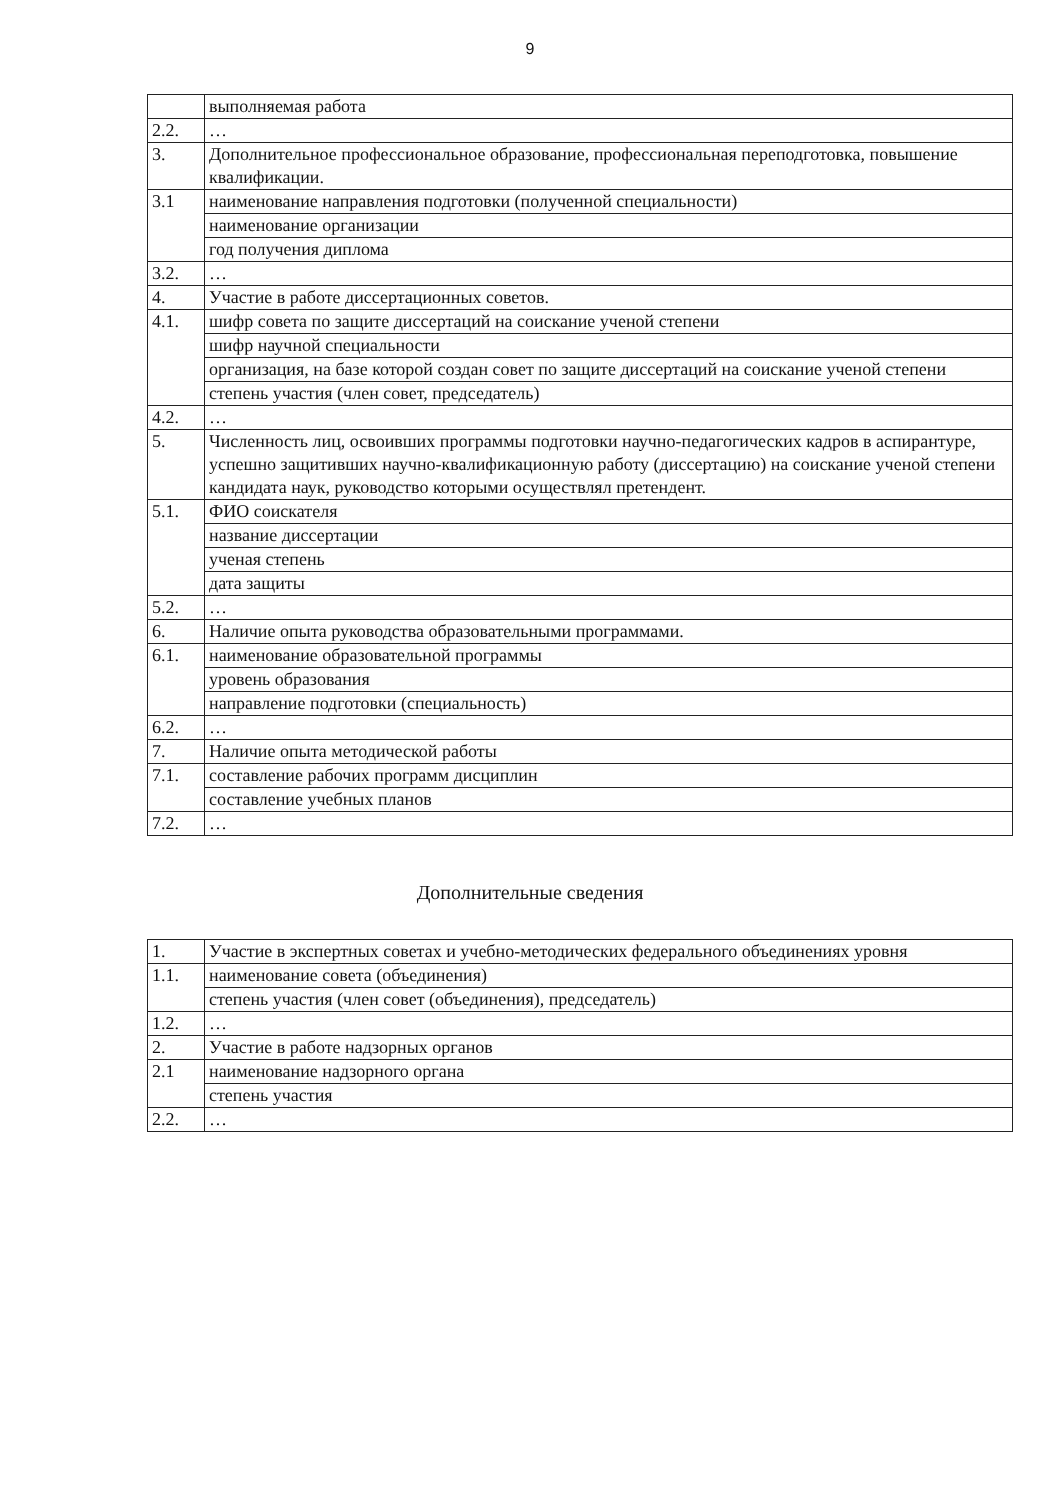9
| | выполняемая работа |
| 2.2. | … |
| 3. | Дополнительное профессиональное образование, профессиональная переподготовка, повышение квалификации. |
| 3.1 | наименование направления подготовки (полученной специальности) |
| | наименование организации |
| | год получения диплома |
| 3.2. | … |
| 4. | Участие в работе диссертационных советов. |
| 4.1. | шифр совета по защите диссертаций на соискание ученой степени |
| | шифр научной специальности |
| | организация, на базе которой создан совет по защите диссертаций на соискание ученой степени |
| | степень участия (член совет, председатель) |
| 4.2. | … |
| 5. | Численность лиц, освоивших программы подготовки научно-педагогических кадров в аспирантуре, успешно защитивших научно-квалификационную работу (диссертацию) на соискание ученой степени кандидата наук, руководство которыми осуществлял претендент. |
| 5.1. | ФИО соискателя |
| | название диссертации |
| | ученая степень |
| | дата защиты |
| 5.2. | … |
| 6. | Наличие опыта руководства образовательными программами. |
| 6.1. | наименование образовательной программы |
| | уровень образования |
| | направление подготовки (специальность) |
| 6.2. | … |
| 7. | Наличие опыта методической работы |
| 7.1. | составление рабочих программ дисциплин |
| | составление учебных планов |
| 7.2. | … |
Дополнительные сведения
| 1. | Участие в экспертных советах и учебно-методических федерального объединениях уровня |
| 1.1. | наименование совета (объединения) |
| | степень участия (член совет (объединения), председатель) |
| 1.2. | … |
| 2. | Участие в работе надзорных органов |
| 2.1 | наименование надзорного органа |
| | степень участия |
| 2.2. | … |